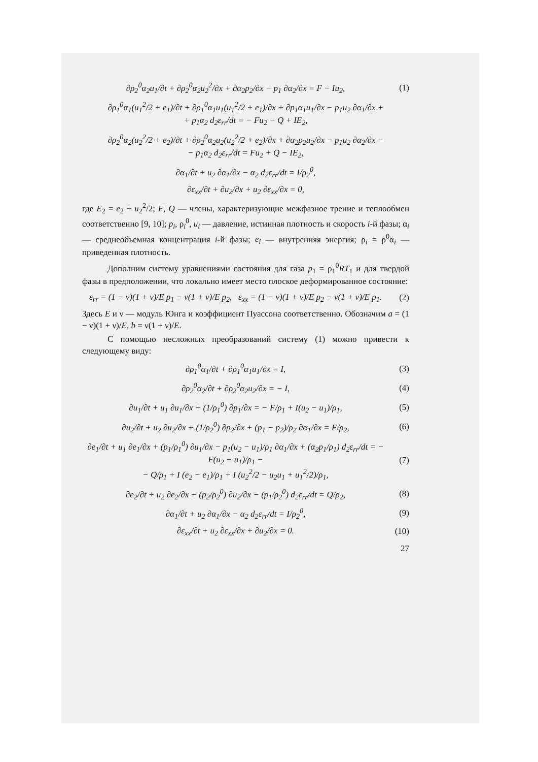∂ρ<sub>2</sub><sup>0</sup>α<sub>2</sub>u<sub>1</sub>/∂t + ∂ρ<sub>2</sub><sup>0</sup>α<sub>2</sub>u<sub>2</sub><sup>2</sup>/∂x + ∂α<sub>2</sub>p<sub>2</sub>/∂x − p<sub>1</sub> ∂α<sub>2</sub>/∂x = F − Iu<sub>2</sub>, (1)
∂ρ<sub>1</sub><sup>0</sup>α<sub>1</sub>(u<sub>1</sub><sup>2</sup>/2 + e<sub>1</sub>)/∂t + ∂ρ<sub>1</sub><sup>0</sup>α<sub>1</sub>u<sub>1</sub>(u<sub>1</sub><sup>2</sup>/2 + e<sub>1</sub>)/∂x + ∂p<sub>1</sub>α<sub>1</sub>u<sub>1</sub>/∂x − p<sub>1</sub>u<sub>2</sub> ∂α<sub>1</sub>/∂x +
+ p<sub>1</sub>α<sub>2</sub> d<sub>2</sub>ε<sub>rr</sub>/dt = − Fu<sub>2</sub> − Q + IE<sub>2</sub>,
∂ρ<sub>2</sub><sup>0</sup>α<sub>2</sub>(u<sub>2</sub><sup>2</sup>/2 + e<sub>2</sub>)/∂t + ∂ρ<sub>2</sub><sup>0</sup>α<sub>2</sub>u<sub>2</sub>(u<sub>2</sub><sup>2</sup>/2 + e<sub>2</sub>)/∂x + ∂α<sub>2</sub>p<sub>2</sub>u<sub>2</sub>/∂x − p<sub>1</sub>u<sub>2</sub> ∂α<sub>2</sub>/∂x −
− p<sub>1</sub>α<sub>2</sub> d<sub>2</sub>ε<sub>rr</sub>/dt = Fu<sub>2</sub> + Q − IE<sub>2</sub>,
∂α<sub>1</sub>/∂t + u<sub>2</sub> ∂α<sub>1</sub>/∂x − α<sub>2</sub> d<sub>2</sub>ε<sub>rr</sub>/dt = I/ρ<sub>2</sub><sup>0</sup>,
∂ε<sub>xx</sub>/∂t + ∂u<sub>2</sub>/∂x + u<sub>2</sub> ∂ε<sub>xx</sub>/∂x = 0,
где E<sub>2</sub> = e<sub>2</sub> + u<sub>2</sub><sup>2</sup>/2; F, Q — члены, характеризующие межфазное трение и теплообмен соответственно [9, 10]; p<sub>i</sub>, ρ<sub>i</sub><sup>0</sup>, u<sub>i</sub> — давление, истинная плотность и скорость i-й фазы; α<sub>i</sub> — среднеобъемная концентрация i-й фазы; e<sub>i</sub> — внутренняя энергия; ρ<sub>i</sub> = ρ<sup>0</sup>α<sub>i</sub> — приведенная плотность.
Дополним систему уравнениями состояния для газа p<sub>1</sub> = ρ<sub>1</sub><sup>0</sup>RT<sub>1</sub> и для твердой фазы в предположении, что локально имеет место плоское деформированное состояние:
ε<sub>rr</sub> = (1 − ν)(1 + ν)/E p<sub>1</sub> − ν(1 + ν)/E p<sub>2</sub>, ε<sub>xx</sub> = (1 − ν)(1 + ν)/E p<sub>2</sub> − ν(1 + ν)/E p<sub>1</sub>. (2)
Здесь E и ν — модуль Юнга и коэффициент Пуассона соответственно. Обозначим a = (1 − ν)(1 + ν)/E, b = ν(1 + ν)/E.
С помощью несложных преобразований систему (1) можно привести к следующему виду:
∂ρ<sub>1</sub><sup>0</sup>α<sub>1</sub>/∂t + ∂ρ<sub>1</sub><sup>0</sup>α<sub>1</sub>u<sub>1</sub>/∂x = I, (3)
∂ρ<sub>2</sub><sup>0</sup>α<sub>2</sub>/∂t + ∂ρ<sub>2</sub><sup>0</sup>α<sub>2</sub>u<sub>2</sub>/∂x = − I, (4)
∂u<sub>1</sub>/∂t + u<sub>1</sub> ∂u<sub>1</sub>/∂x + (1/ρ<sub>1</sub><sup>0</sup>) ∂p<sub>1</sub>/∂x = − F/ρ<sub>1</sub> + I(u<sub>2</sub> − u<sub>1</sub>)/ρ<sub>1</sub>, (5)
∂u<sub>2</sub>/∂t + u<sub>2</sub> ∂u<sub>2</sub>/∂x + (1/ρ<sub>2</sub><sup>0</sup>) ∂p<sub>2</sub>/∂x + (p<sub>1</sub> − p<sub>2</sub>)/ρ<sub>2</sub> ∂α<sub>1</sub>/∂x = F/ρ<sub>2</sub>, (6)
∂e<sub>1</sub>/∂t + u<sub>1</sub> ∂e<sub>1</sub>/∂x + (p<sub>1</sub>/ρ<sub>1</sub><sup>0</sup>) ∂u<sub>1</sub>/∂x − p<sub>1</sub>(u<sub>2</sub> − u<sub>1</sub>)/ρ<sub>1</sub> ∂α<sub>1</sub>/∂x + (α<sub>2</sub>p<sub>1</sub>/ρ<sub>1</sub>) d<sub>2</sub>ε<sub>rr</sub>/dt = − F(u<sub>2</sub> − u<sub>1</sub>)/ρ<sub>1</sub> −
− Q/ρ<sub>1</sub> + I (e<sub>2</sub> − e<sub>1</sub>)/ρ<sub>1</sub> + I (u<sub>2</sub><sup>2</sup>/2 − u<sub>2</sub>u<sub>1</sub> + u<sub>1</sub><sup>2</sup>/2)/ρ<sub>1</sub>, (7)
∂e<sub>2</sub>/∂t + u<sub>2</sub> ∂e<sub>2</sub>/∂x + (p<sub>2</sub>/ρ<sub>2</sub><sup>0</sup>) ∂u<sub>2</sub>/∂x − (p<sub>1</sub>/ρ<sub>2</sub><sup>0</sup>) d<sub>2</sub>ε<sub>rr</sub>/dt = Q/ρ<sub>2</sub>, (8)
∂α<sub>1</sub>/∂t + u<sub>2</sub> ∂α<sub>1</sub>/∂x − α<sub>2</sub> d<sub>2</sub>ε<sub>rr</sub>/dt = I/ρ<sub>2</sub><sup>0</sup>, (9)
∂ε<sub>xx</sub>/∂t + u<sub>2</sub> ∂ε<sub>xx</sub>/∂x + ∂u<sub>2</sub>/∂x = 0. (10)
27